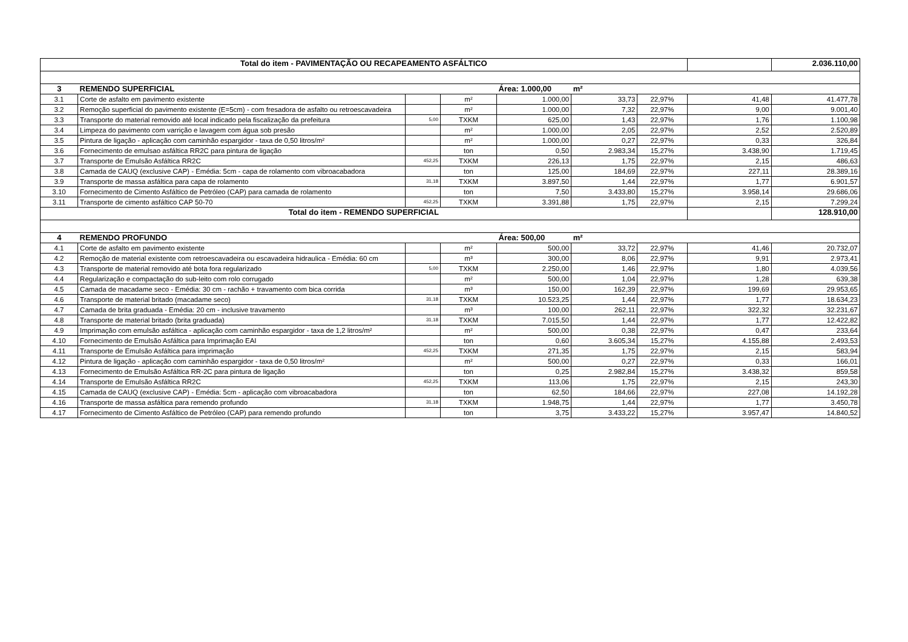| Total do item - PAVIMENTAÇÃO OU RECAPEAMENTO ASFÁLTICO | | | | | | | | 2.036.110,00 |
| 3 | REMENDO SUPERFICIAL | | | Área: 1.000,00 | m² | | | |
| 3.1 | Corte de asfalto em pavimento existente | | m² | 1.000,00 | 33,73 | 22,97% | 41,48 | 41.477,78 |
| 3.2 | Remoção superficial do pavimento existente (E=5cm) - com fresadora de asfalto ou retroescavadeira | | m² | 1.000,00 | 7,32 | 22,97% | 9,00 | 9.001,40 |
| 3.3 | Transporte do material removido até local indicado pela fiscalização da prefeitura | 5,00 | TXKM | 625,00 | 1,43 | 22,97% | 1,76 | 1.100,98 |
| 3.4 | Limpeza do pavimento com varrição e lavagem com água sob presão | | m² | 1.000,00 | 2,05 | 22,97% | 2,52 | 2.520,89 |
| 3.5 | Pintura de ligação - aplicação com caminhão espargidor - taxa de 0,50 litros/m² | | m² | 1.000,00 | 0,27 | 22,97% | 0,33 | 326,84 |
| 3.6 | Fornecimento de emulsao asfáltica RR2C para pintura de ligação | | ton | 0,50 | 2.983,34 | 15,27% | 3.438,90 | 1.719,45 |
| 3.7 | Transporte de Emulsão Asfáltica RR2C | 452,25 | TXKM | 226,13 | 1,75 | 22,97% | 2,15 | 486,63 |
| 3.8 | Camada de CAUQ (exclusive CAP) - Emédia: 5cm - capa de rolamento com vibroacabadora | | ton | 125,00 | 184,69 | 22,97% | 227,11 | 28.389,16 |
| 3.9 | Transporte de massa asfáltica para capa de rolamento | 31,18 | TXKM | 3.897,50 | 1,44 | 22,97% | 1,77 | 6.901,57 |
| 3.10 | Fornecimento de Cimento Asfáltico de Petróleo (CAP) para camada de rolamento | | ton | 7,50 | 3.433,80 | 15,27% | 3.958,14 | 29.686,06 |
| 3.11 | Transporte de cimento asfáltico CAP 50-70 | 452,25 | TXKM | 3.391,88 | 1,75 | 22,97% | 2,15 | 7.299,24 |
| Total do item - REMENDO SUPERFICIAL | | | | | | | | 128.910,00 |
| 4 | REMENDO PROFUNDO | | | Área: 500,00 | m² | | | |
| 4.1 | Corte de asfalto em pavimento existente | | m² | 500,00 | 33,72 | 22,97% | 41,46 | 20.732,07 |
| 4.2 | Remoção de material existente com retroescavadeira ou escavadeira hidraulica - Emédia: 60 cm | | m³ | 300,00 | 8,06 | 22,97% | 9,91 | 2.973,41 |
| 4.3 | Transporte de material removido até bota fora regularizado | 5,00 | TXKM | 2.250,00 | 1,46 | 22,97% | 1,80 | 4.039,56 |
| 4.4 | Regularização e compactação do sub-leito com rolo corrugado | | m² | 500,00 | 1,04 | 22,97% | 1,28 | 639,38 |
| 4.5 | Camada de macadame seco - Emédia: 30 cm - rachão + travamento com bica corrida | | m³ | 150,00 | 162,39 | 22,97% | 199,69 | 29.953,65 |
| 4.6 | Transporte de material britado (macadame seco) | 31,18 | TXKM | 10.523,25 | 1,44 | 22,97% | 1,77 | 18.634,23 |
| 4.7 | Camada de brita graduada - Emédia: 20 cm - inclusive travamento | | m³ | 100,00 | 262,11 | 22,97% | 322,32 | 32.231,67 |
| 4.8 | Transporte de material britado (brita graduada) | 31,18 | TXKM | 7.015,50 | 1,44 | 22,97% | 1,77 | 12.422,82 |
| 4.9 | Imprimação com emulsão asfáltica - aplicação com caminhão espargidor - taxa de 1,2 litros/m² | | m² | 500,00 | 0,38 | 22,97% | 0,47 | 233,64 |
| 4.10 | Fornecimento de Emulsão Asfáltica para Imprimação EAI | | ton | 0,60 | 3.605,34 | 15,27% | 4.155,88 | 2.493,53 |
| 4.11 | Transporte de Emulsão Asfáltica para imprimação | 452,25 | TXKM | 271,35 | 1,75 | 22,97% | 2,15 | 583,94 |
| 4.12 | Pintura de ligação - aplicação com caminhão espargidor - taxa de 0,50 litros/m² | | m² | 500,00 | 0,27 | 22,97% | 0,33 | 166,01 |
| 4.13 | Fornecimento de Emulsão Asfáltica RR-2C para pintura de ligação | | ton | 0,25 | 2.982,84 | 15,27% | 3.438,32 | 859,58 |
| 4.14 | Transporte de Emulsão Asfáltica RR2C | 452,25 | TXKM | 113,06 | 1,75 | 22,97% | 2,15 | 243,30 |
| 4.15 | Camada de CAUQ (exclusive CAP) - Emédia: 5cm - aplicação com vibroacabadora | | ton | 62,50 | 184,66 | 22,97% | 227,08 | 14.192,28 |
| 4.16 | Transporte de massa asfáltica para remendo profundo | 31,18 | TXKM | 1.948,75 | 1,44 | 22,97% | 1,77 | 3.450,78 |
| 4.17 | Fornecimento de Cimento Asfáltico de Petróleo (CAP) para remendo profundo | | ton | 3,75 | 3.433,22 | 15,27% | 3.957,47 | 14.840,52 |